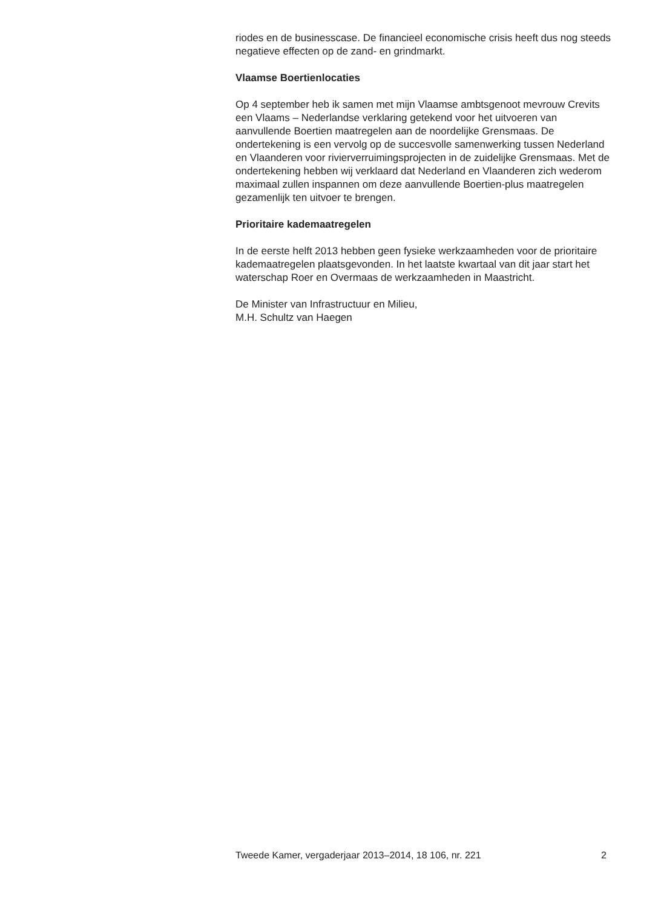riodes en de businesscase. De financieel economische crisis heeft dus nog steeds negatieve effecten op de zand- en grindmarkt.
Vlaamse Boertienlocaties
Op 4 september heb ik samen met mijn Vlaamse ambtsgenoot mevrouw Crevits een Vlaams – Nederlandse verklaring getekend voor het uitvoeren van aanvullende Boertien maatregelen aan de noordelijke Grensmaas. De ondertekening is een vervolg op de succesvolle samenwerking tussen Nederland en Vlaanderen voor rivierverruimingsprojecten in de zuidelijke Grensmaas. Met de ondertekening hebben wij verklaard dat Nederland en Vlaanderen zich wederom maximaal zullen inspannen om deze aanvullende Boertien-plus maatregelen gezamenlijk ten uitvoer te brengen.
Prioritaire kademaatregelen
In de eerste helft 2013 hebben geen fysieke werkzaamheden voor de prioritaire kademaatregelen plaatsgevonden. In het laatste kwartaal van dit jaar start het waterschap Roer en Overmaas de werkzaamheden in Maastricht.
De Minister van Infrastructuur en Milieu,
M.H. Schultz van Haegen
Tweede Kamer, vergaderjaar 2013–2014, 18 106, nr. 221 2